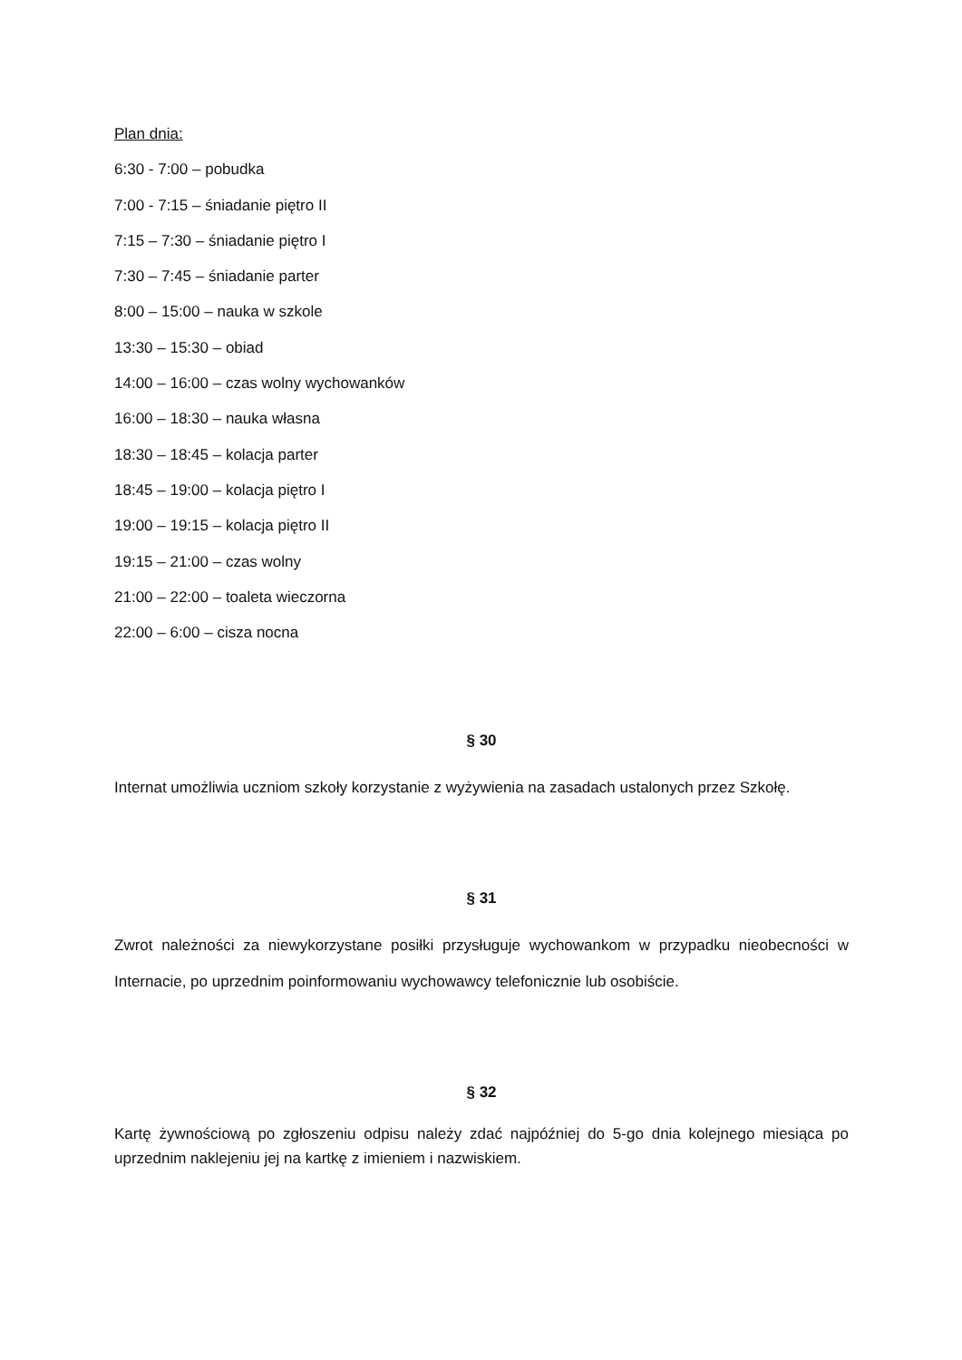Plan dnia:
6:30 - 7:00 – pobudka
7:00 - 7:15 – śniadanie piętro II
7:15 – 7:30 – śniadanie piętro I
7:30 – 7:45 – śniadanie parter
8:00 – 15:00 – nauka w szkole
13:30 – 15:30 – obiad
14:00 – 16:00 – czas wolny wychowanków
16:00 – 18:30 – nauka własna
18:30 – 18:45 – kolacja parter
18:45 – 19:00 – kolacja piętro I
19:00 – 19:15 – kolacja piętro II
19:15 – 21:00 – czas wolny
21:00 – 22:00 – toaleta wieczorna
22:00 – 6:00 – cisza nocna
§ 30
Internat umożliwia uczniom szkoły korzystanie z wyżywienia na zasadach ustalonych przez Szkołę.
§ 31
Zwrot należności za niewykorzystane posiłki przysługuje wychowankom w przypadku nieobecności w Internacie, po uprzednim poinformowaniu wychowawcy telefonicznie lub osobiście.
§ 32
Kartę żywnościową po zgłoszeniu odpisu należy zdać najpóźniej do 5-go dnia kolejnego miesiąca po uprzednim naklejeniu jej na kartkę z imieniem i nazwiskiem.